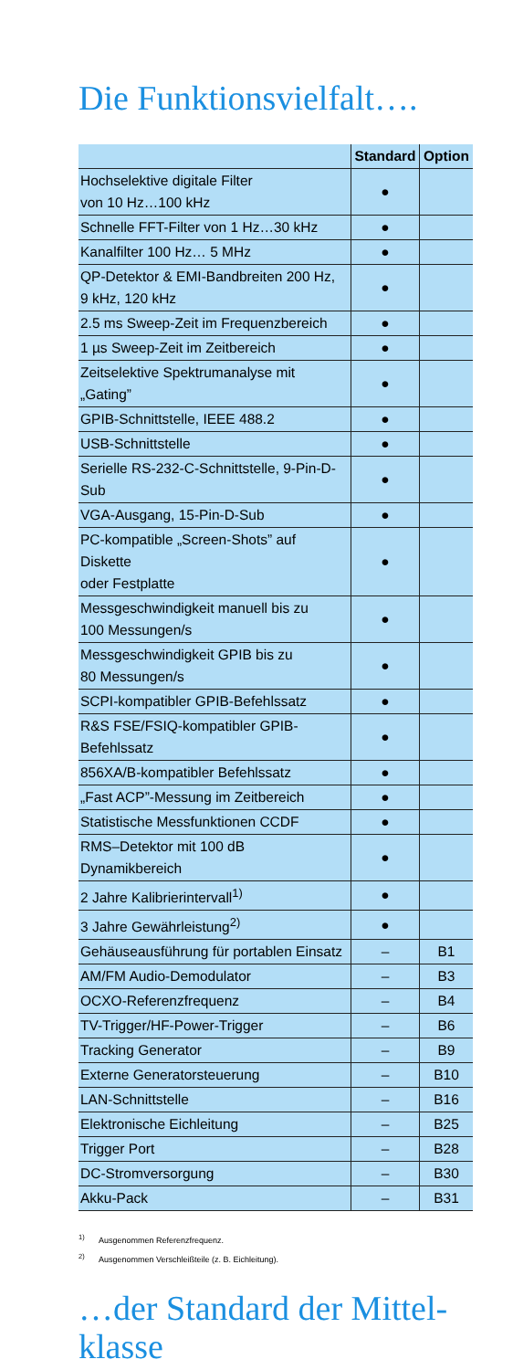Die Funktionsvielfalt….
| | Standard | Option |
| --- | --- | --- |
| Hochselektive digitale Filter von 10 Hz…100 kHz | ● | |
| Schnelle FFT-Filter von 1 Hz…30 kHz | ● | |
| Kanalfilter 100 Hz… 5 MHz | ● | |
| QP-Detektor & EMI-Bandbreiten 200 Hz, 9 kHz, 120 kHz | ● | |
| 2.5 ms Sweep-Zeit im Frequenzbereich | ● | |
| 1 µs Sweep-Zeit im Zeitbereich | ● | |
| Zeitselektive Spektrumanalyse mit „Gating” | ● | |
| GPIB-Schnittstelle, IEEE 488.2 | ● | |
| USB-Schnittstelle | ● | |
| Serielle RS-232-C-Schnittstelle, 9-Pin-D-Sub | ● | |
| VGA-Ausgang, 15-Pin-D-Sub | ● | |
| PC-kompatible „Screen-Shots” auf Diskette oder Festplatte | ● | |
| Messgeschwindigkeit manuell bis zu 100 Messungen/s | ● | |
| Messgeschwindigkeit GPIB bis zu 80 Messungen/s | ● | |
| SCPI-kompatibler GPIB-Befehlssatz | ● | |
| R&S FSE/FSIQ-kompatibler GPIB-Befehlssatz | ● | |
| 856XA/B-kompatibler Befehlssatz | ● | |
| „Fast ACP”-Messung im Zeitbereich | ● | |
| Statistische Messfunktionen CCDF | ● | |
| RMS–Detektor mit 100 dB Dynamikbereich | ● | |
| 2 Jahre Kalibrierintervall<sup>1)</sup> | ● | |
| 3 Jahre Gewährleistung<sup>2)</sup> | ● | |
| Gehäuseausführung für portablen Einsatz | – | B1 |
| AM/FM Audio-Demodulator | – | B3 |
| OCXO-Referenzfrequenz | – | B4 |
| TV-Trigger/HF-Power-Trigger | – | B6 |
| Tracking Generator | – | B9 |
| Externe Generatorsteuerung | – | B10 |
| LAN-Schnittstelle | – | B16 |
| Elektronische Eichleitung | – | B25 |
| Trigger Port | – | B28 |
| DC-Stromversorgung | – | B30 |
| Akku-Pack | – | B31 |
<sup>1)</sup> Ausgenommen Referenzfrequenz.
<sup>2)</sup> Ausgenommen Verschleißteile (z. B. Eichleitung).
…der Standard der Mittel-
klasse